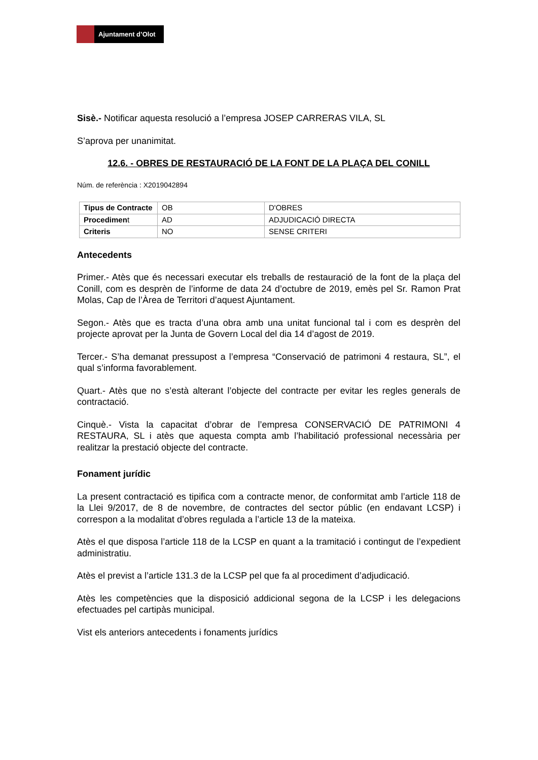Ajuntament d’Olot
Sisè.- Notificar aquesta resolució a l’empresa JOSEP CARRERAS VILA, SL
S’aprova per unanimitat.
12.6. - OBRES DE RESTAURACIÓ DE LA FONT DE LA PLAÇA DEL CONILL
Núm. de referència : X2019042894
| Tipus de Contracte | OB | D'OBRES |
| Procedimen t | AD | ADJUDICACIÓ DIRECTA |
| Criteris | NO | SENSE CRITERI |
Antecedents
Primer.- Atès que és necessari executar els treballs de restauració de la font de la plaça del Conill, com es desprèn de l’informe de data 24 d’octubre de 2019, emès pel Sr. Ramon Prat Molas, Cap de l’Àrea de Territori d’aquest Ajuntament.
Segon.- Atès que es tracta d’una obra amb una unitat funcional tal i com es desprèn del projecte aprovat per la Junta de Govern Local del dia 14 d’agost de 2019.
Tercer.- S’ha demanat pressupost a l’empresa “Conservació de patrimoni 4 restaura, SL”, el qual s’informa favorablement.
Quart.- Atès que no s’està alterant l’objecte del contracte per evitar les regles generals de contractació.
Cinquè.- Vista la capacitat d’obrar de l’empresa CONSERVACIÓ DE PATRIMONI 4 RESTAURA, SL i atès que aquesta compta amb l’habilitació professional necessària per realitzar la prestació objecte del contracte.
Fonament jurídic
La present contractació es tipifica com a contracte menor, de conformitat amb l’article 118 de la Llei 9/2017, de 8 de novembre, de contractes del sector públic (en endavant LCSP) i correspon a la modalitat d’obres regulada a l’article 13 de la mateixa.
Atès el que disposa l’article 118 de la LCSP en quant a la tramitació i contingut de l’expedient administratiu.
Atès el previst a l’article 131.3 de la LCSP pel que fa al procediment d’adjudicació.
Atès les competències que la disposició addicional segona de la LCSP i les delegacions efectuades pel cartipàs municipal.
Vist els anteriors antecedents i fonaments jurídics